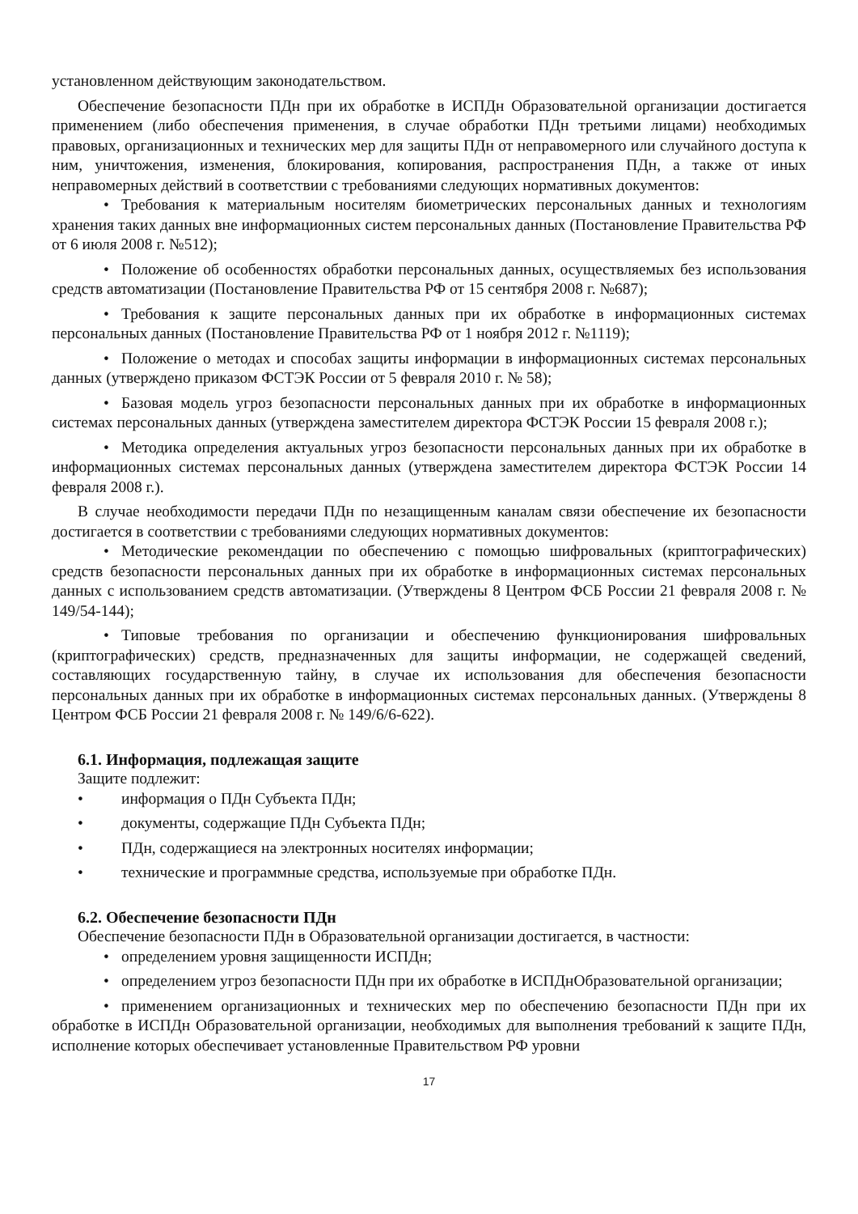установленном действующим законодательством.
Обеспечение безопасности ПДн при их обработке в ИСПДн Образовательной организации достигается применением (либо обеспечения применения, в случае обработки ПДн третьими лицами) необходимых правовых, организационных и технических мер для защиты ПДн от неправомерного или случайного доступа к ним, уничтожения, изменения, блокирования, копирования, распространения ПДн, а также от иных неправомерных действий в соответствии с требованиями следующих нормативных документов:
• Требования к материальным носителям биометрических персональных данных и технологиям хранения таких данных вне информационных систем персональных данных (Постановление Правительства РФ от 6 июля 2008 г. №512);
• Положение об особенностях обработки персональных данных, осуществляемых без использования средств автоматизации (Постановление Правительства РФ от 15 сентября 2008 г. №687);
• Требования к защите персональных данных при их обработке в информационных системах персональных данных (Постановление Правительства РФ от 1 ноября 2012 г. №1119);
• Положение о методах и способах защиты информации в информационных системах персональных данных (утверждено приказом ФСТЭК России от 5 февраля 2010 г. № 58);
• Базовая модель угроз безопасности персональных данных при их обработке в информационных системах персональных данных (утверждена заместителем директора ФСТЭК России 15 февраля 2008 г.);
• Методика определения актуальных угроз безопасности персональных данных при их обработке в информационных системах персональных данных (утверждена заместителем директора ФСТЭК России 14 февраля 2008 г.).
В случае необходимости передачи ПДн по незащищенным каналам связи обеспечение их безопасности достигается в соответствии с требованиями следующих нормативных документов:
• Методические рекомендации по обеспечению с помощью шифровальных (криптографических) средств безопасности персональных данных при их обработке в информационных системах персональных данных с использованием средств автоматизации. (Утверждены 8 Центром ФСБ России 21 февраля 2008 г. № 149/54-144);
• Типовые требования по организации и обеспечению функционирования шифровальных (криптографических) средств, предназначенных для защиты информации, не содержащей сведений, составляющих государственную тайну, в случае их использования для обеспечения безопасности персональных данных при их обработке в информационных системах персональных данных. (Утверждены 8 Центром ФСБ России 21 февраля 2008 г. № 149/6/6-622).
6.1. Информация, подлежащая защите
Защите подлежит:
• информация о ПДн Субъекта ПДн;
• документы, содержащие ПДн Субъекта ПДн;
• ПДн, содержащиеся на электронных носителях информации;
• технические и программные средства, используемые при обработке ПДн.
6.2. Обеспечение безопасности ПДн
Обеспечение безопасности ПДн в Образовательной организации достигается, в частности:
• определением уровня защищенности ИСПДн;
• определением угроз безопасности ПДн при их обработке в ИСПДнОбразовательной организации;
• применением организационных и технических мер по обеспечению безопасности ПДн при их обработке в ИСПДн Образовательной организации, необходимых для выполнения требований к защите ПДн, исполнение которых обеспечивает установленные Правительством РФ уровни
17